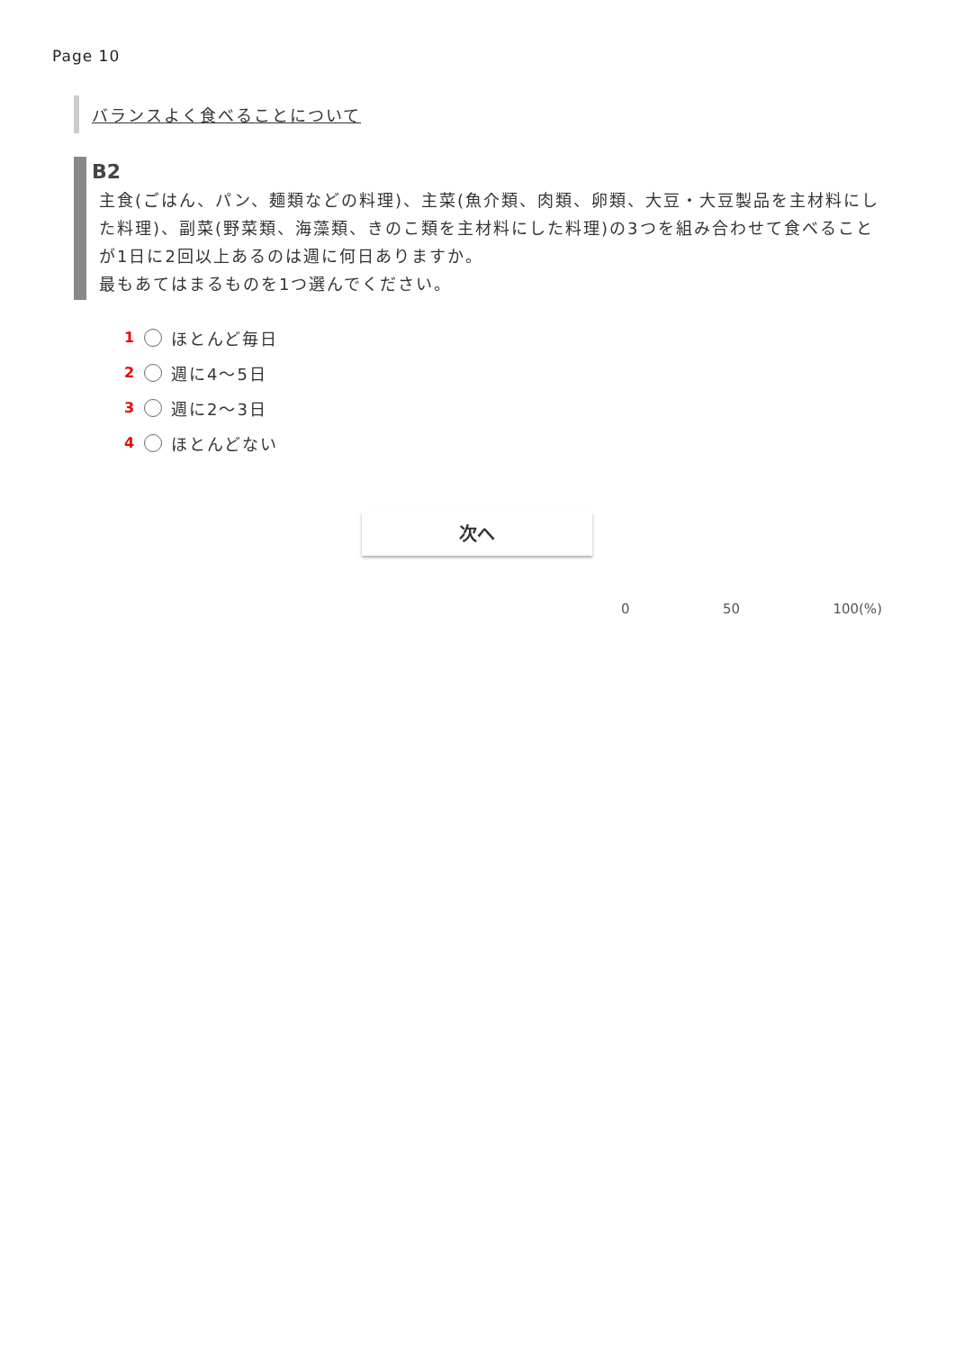Page 10
バランスよく食べることについて
B2
主食(ごはん、パン、麺類などの料理)、主菜(魚介類、肉類、卵類、大豆・大豆製品を主材料にした料理)、副菜(野菜類、海藻類、きのこ類を主材料にした料理)の3つを組み合わせて食べることが1日に2回以上あるのは週に何日ありますか。
最もあてはまるものを1つ選んでください。
1 ほとんど毎日
2 週に4～5日
3 週に2～3日
4 ほとんどない
次へ
0 50 100(%)